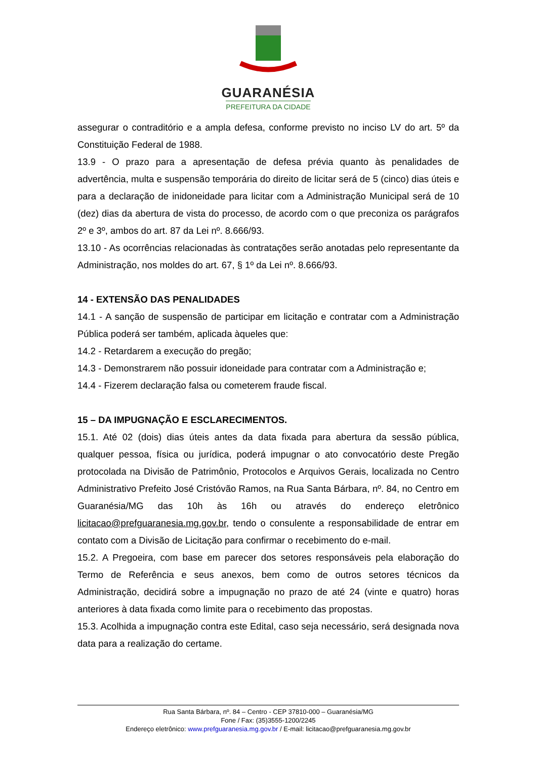GUARANÉSIA
PREFEITURA DA CIDADE
assegurar o contraditório e a ampla defesa, conforme previsto no inciso LV do art. 5º da Constituição Federal de 1988.
13.9 - O prazo para a apresentação de defesa prévia quanto às penalidades de advertência, multa e suspensão temporária do direito de licitar será de 5 (cinco) dias úteis e para a declaração de inidoneidade para licitar com a Administração Municipal será de 10 (dez) dias da abertura de vista do processo, de acordo com o que preconiza os parágrafos 2º e 3º, ambos do art. 87 da Lei nº. 8.666/93.
13.10 - As ocorrências relacionadas às contratações serão anotadas pelo representante da Administração, nos moldes do art. 67, § 1º da Lei nº. 8.666/93.
14 - EXTENSÃO DAS PENALIDADES
14.1 - A sanção de suspensão de participar em licitação e contratar com a Administração Pública poderá ser também, aplicada àqueles que:
14.2 - Retardarem a execução do pregão;
14.3 - Demonstrarem não possuir idoneidade para contratar com a Administração e;
14.4 - Fizerem declaração falsa ou cometerem fraude fiscal.
15 – DA IMPUGNAÇÃO E ESCLARECIMENTOS.
15.1. Até 02 (dois) dias úteis antes da data fixada para abertura da sessão pública, qualquer pessoa, física ou jurídica, poderá impugnar o ato convocatório deste Pregão protocolada na Divisão de Patrimônio, Protocolos e Arquivos Gerais, localizada no Centro Administrativo Prefeito José Cristóvão Ramos, na Rua Santa Bárbara, nº. 84, no Centro em Guaranésia/MG das 10h às 16h ou através do endereço eletrônico licitacao@prefguaranesia.mg.gov.br, tendo o consulente a responsabilidade de entrar em contato com a Divisão de Licitação para confirmar o recebimento do e-mail.
15.2. A Pregoeira, com base em parecer dos setores responsáveis pela elaboração do Termo de Referência e seus anexos, bem como de outros setores técnicos da Administração, decidirá sobre a impugnação no prazo de até 24 (vinte e quatro) horas anteriores à data fixada como limite para o recebimento das propostas.
15.3. Acolhida a impugnação contra este Edital, caso seja necessário, será designada nova data para a realização do certame.
Rua Santa Bárbara, nº. 84 – Centro - CEP 37810-000 – Guaranésia/MG
Fone / Fax: (35)3555-1200/2245
Endereço eletrônico: www.prefguaranesia.mg.gov.br / E-mail: licitacao@prefguaranesia.mg.gov.br